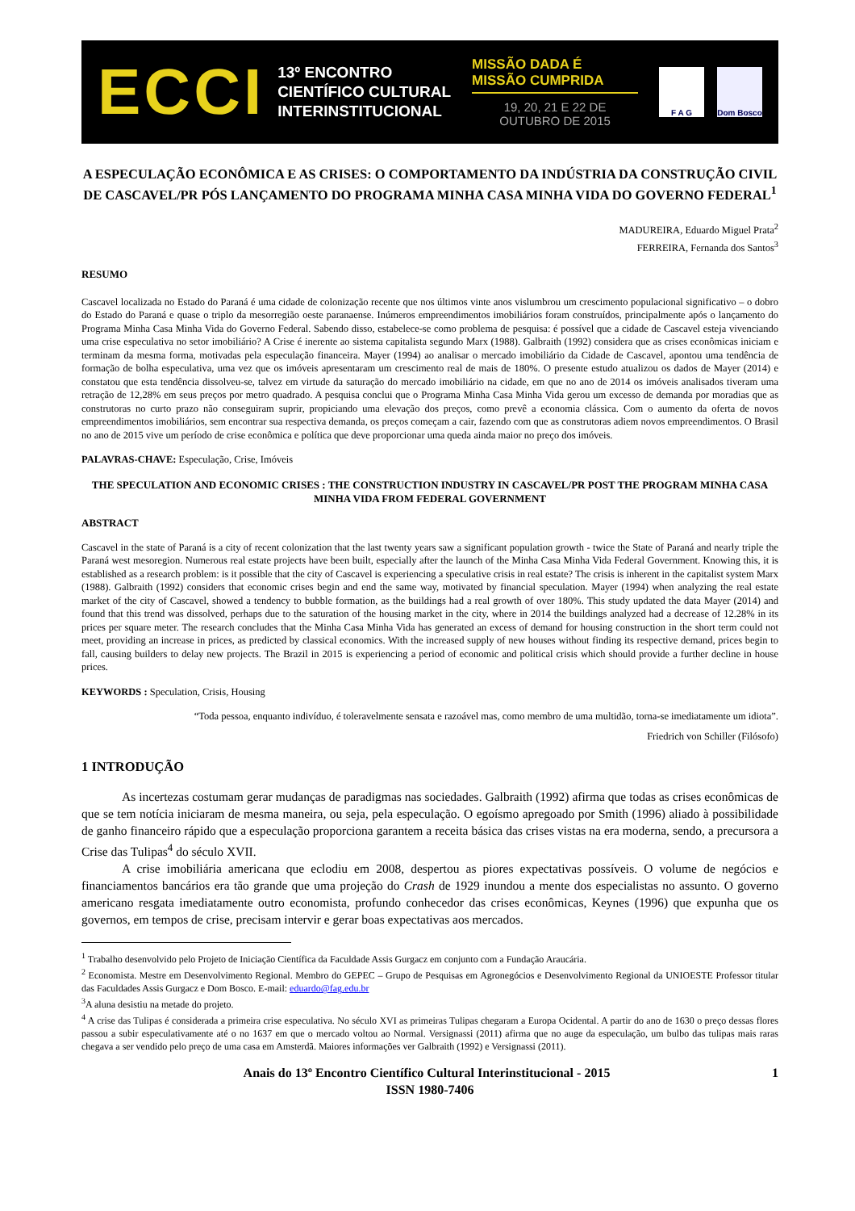ECCI
13º ENCONTRO
CIENTÍFICO CULTURAL
INTERINSTITUCIONAL
MISSÃO DADA É MISSÃO CUMPRIDA
19, 20, 21 E 22 DE OUTUBRO DE 2015
F A G Dom Bosco
A ESPECULAÇÃO ECONÔMICA E AS CRISES: O COMPORTAMENTO DA INDÚSTRIA DA CONSTRUÇÃO CIVIL DE CASCAVEL/PR PÓS LANÇAMENTO DO PROGRAMA MINHA CASA MINHA VIDA DO GOVERNO FEDERAL<sup>1</sup>
MADUREIRA, Eduardo Miguel Prata<sup>2</sup>
FERREIRA, Fernanda dos Santos<sup>3</sup>
RESUMO
Cascavel localizada no Estado do Paraná é uma cidade de colonização recente que nos últimos vinte anos vislumbrou um crescimento populacional significativo – o dobro do Estado do Paraná e quase o triplo da mesorregião oeste paranaense. Inúmeros empreendimentos imobiliários foram construídos, principalmente após o lançamento do Programa Minha Casa Minha Vida do Governo Federal. Sabendo disso, estabelece-se como problema de pesquisa: é possível que a cidade de Cascavel esteja vivenciando uma crise especulativa no setor imobiliário? A Crise é inerente ao sistema capitalista segundo Marx (1988). Galbraith (1992) considera que as crises econômicas iniciam e terminam da mesma forma, motivadas pela especulação financeira. Mayer (1994) ao analisar o mercado imobiliário da Cidade de Cascavel, apontou uma tendência de formação de bolha especulativa, uma vez que os imóveis apresentaram um crescimento real de mais de 180%. O presente estudo atualizou os dados de Mayer (2014) e constatou que esta tendência dissolveu-se, talvez em virtude da saturação do mercado imobiliário na cidade, em que no ano de 2014 os imóveis analisados tiveram uma retração de 12,28% em seus preços por metro quadrado. A pesquisa conclui que o Programa Minha Casa Minha Vida gerou um excesso de demanda por moradias que as construtoras no curto prazo não conseguiram suprir, propiciando uma elevação dos preços, como prevê a economia clássica. Com o aumento da oferta de novos empreendimentos imobiliários, sem encontrar sua respectiva demanda, os preços começam a cair, fazendo com que as construtoras adiem novos empreendimentos. O Brasil no ano de 2015 vive um período de crise econômica e política que deve proporcionar uma queda ainda maior no preço dos imóveis.
PALAVRAS-CHAVE: Especulação, Crise, Imóveis
THE SPECULATION AND ECONOMIC CRISES : THE CONSTRUCTION INDUSTRY IN CASCAVEL/PR POST THE PROGRAM MINHA CASA MINHA VIDA FROM FEDERAL GOVERNMENT
ABSTRACT
Cascavel in the state of Paraná is a city of recent colonization that the last twenty years saw a significant population growth - twice the State of Paraná and nearly triple the Paraná west mesoregion. Numerous real estate projects have been built, especially after the launch of the Minha Casa Minha Vida Federal Government. Knowing this, it is established as a research problem: is it possible that the city of Cascavel is experiencing a speculative crisis in real estate? The crisis is inherent in the capitalist system Marx (1988). Galbraith (1992) considers that economic crises begin and end the same way, motivated by financial speculation. Mayer (1994) when analyzing the real estate market of the city of Cascavel, showed a tendency to bubble formation, as the buildings had a real growth of over 180%. This study updated the data Mayer (2014) and found that this trend was dissolved, perhaps due to the saturation of the housing market in the city, where in 2014 the buildings analyzed had a decrease of 12.28% in its prices per square meter. The research concludes that the Minha Casa Minha Vida has generated an excess of demand for housing construction in the short term could not meet, providing an increase in prices, as predicted by classical economics. With the increased supply of new houses without finding its respective demand, prices begin to fall, causing builders to delay new projects. The Brazil in 2015 is experiencing a period of economic and political crisis which should provide a further decline in house prices.
KEYWORDS : Speculation, Crisis, Housing
“Toda pessoa, enquanto indivíduo, é toleravelmente sensata e razoável mas, como membro de uma multidão, torna-se imediatamente um idiota”.
Friedrich von Schiller (Filósofo)
1 INTRODUÇÃO
As incertezas costumam gerar mudanças de paradigmas nas sociedades. Galbraith (1992) afirma que todas as crises econômicas de que se tem notícia iniciaram de mesma maneira, ou seja, pela especulação. O egoísmo apregoado por Smith (1996) aliado à possibilidade de ganho financeiro rápido que a especulação proporciona garantem a receita básica das crises vistas na era moderna, sendo, a precursora a Crise das Tulipas<sup>4</sup> do século XVII.
A crise imobiliária americana que eclodiu em 2008, despertou as piores expectativas possíveis. O volume de negócios e financiamentos bancários era tão grande que uma projeção do Crash de 1929 inundou a mente dos especialistas no assunto. O governo americano resgata imediatamente outro economista, profundo conhecedor das crises econômicas, Keynes (1996) que expunha que os governos, em tempos de crise, precisam intervir e gerar boas expectativas aos mercados.
<sup>1</sup> Trabalho desenvolvido pelo Projeto de Iniciação Científica da Faculdade Assis Gurgacz em conjunto com a Fundação Araucária.
<sup>2</sup> Economista. Mestre em Desenvolvimento Regional. Membro do GEPEC – Grupo de Pesquisas em Agronegócios e Desenvolvimento Regional da UNIOESTE Professor titular das Faculdades Assis Gurgacz e Dom Bosco. E-mail: eduardo@fag.edu.br
<sup>3</sup> A aluna desistiu na metade do projeto.
<sup>4</sup> A crise das Tulipas é considerada a primeira crise especulativa. No século XVI as primeiras Tulipas chegaram a Europa Ocidental. A partir do ano de 1630 o preço dessas flores passou a subir especulativamente até o no 1637 em que o mercado voltou ao Normal. Versignassi (2011) afirma que no auge da especulação, um bulbo das tulipas mais raras chegava a ser vendido pelo preço de uma casa em Amsterdã. Maiores informações ver Galbraith (1992) e Versignassi (2011).
Anais do 13º Encontro Científico Cultural Interinstitucional - 2015 1
ISSN 1980-7406